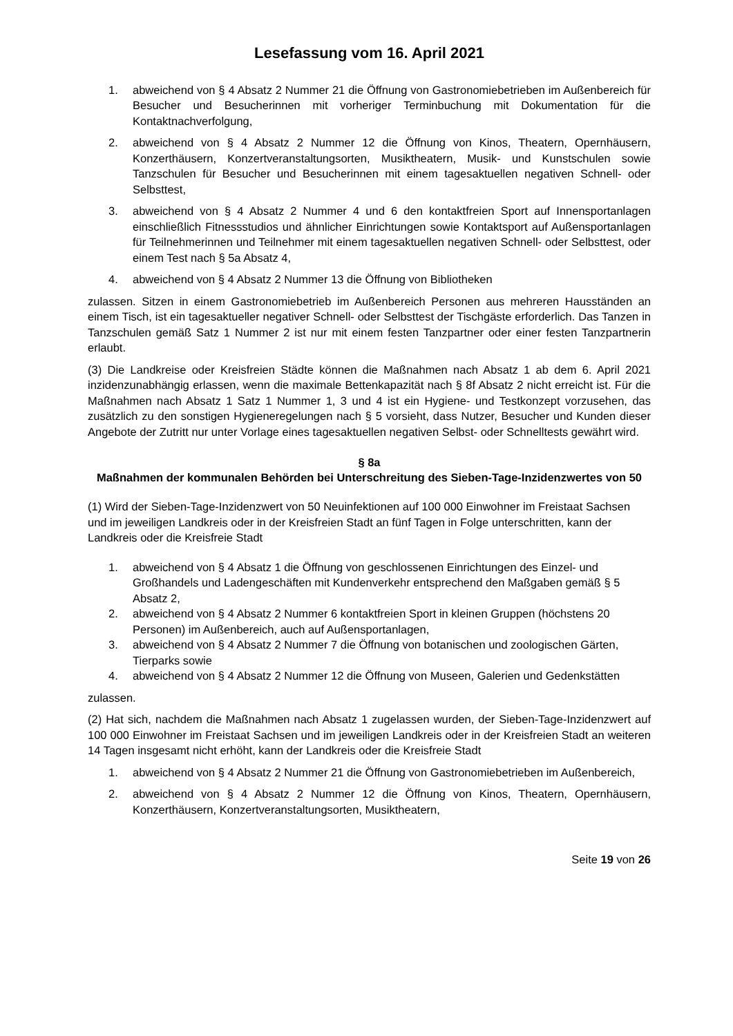Lesefassung vom 16. April 2021
1. abweichend von § 4 Absatz 2 Nummer 21 die Öffnung von Gastronomiebetrieben im Außenbereich für Besucher und Besucherinnen mit vorheriger Terminbuchung mit Dokumentation für die Kontaktnachverfolgung,
2. abweichend von § 4 Absatz 2 Nummer 12 die Öffnung von Kinos, Theatern, Opernhäusern, Konzerthäusern, Konzertveranstaltungsorten, Musiktheatern, Musik- und Kunstschulen sowie Tanzschulen für Besucher und Besucherinnen mit einem tagesaktuellen negativen Schnell- oder Selbsttest,
3. abweichend von § 4 Absatz 2 Nummer 4 und 6 den kontaktfreien Sport auf Innensportanlagen einschließlich Fitnessstudios und ähnlicher Einrichtungen sowie Kontaktsport auf Außensportanlagen für Teilnehmerinnen und Teilnehmer mit einem tagesaktuellen negativen Schnell- oder Selbsttest, oder einem Test nach § 5a Absatz 4,
4. abweichend von § 4 Absatz 2 Nummer 13 die Öffnung von Bibliotheken
zulassen. Sitzen in einem Gastronomiebetrieb im Außenbereich Personen aus mehreren Hausständen an einem Tisch, ist ein tagesaktueller negativer Schnell- oder Selbsttest der Tischgäste erforderlich. Das Tanzen in Tanzschulen gemäß Satz 1 Nummer 2 ist nur mit einem festen Tanzpartner oder einer festen Tanzpartnerin erlaubt.
(3) Die Landkreise oder Kreisfreien Städte können die Maßnahmen nach Absatz 1 ab dem 6. April 2021 inzidenzunabhängig erlassen, wenn die maximale Bettenkapazität nach § 8f Absatz 2 nicht erreicht ist. Für die Maßnahmen nach Absatz 1 Satz 1 Nummer 1, 3 und 4 ist ein Hygiene- und Testkonzept vorzusehen, das zusätzlich zu den sonstigen Hygieneregelungen nach § 5 vorsieht, dass Nutzer, Besucher und Kunden dieser Angebote der Zutritt nur unter Vorlage eines tagesaktuellen negativen Selbst- oder Schnelltests gewährt wird.
§ 8a
Maßnahmen der kommunalen Behörden bei Unterschreitung des Sieben-Tage-Inzidenzwertes von 50
(1) Wird der Sieben-Tage-Inzidenzwert von 50 Neuinfektionen auf 100 000 Einwohner im Freistaat Sachsen und im jeweiligen Landkreis oder in der Kreisfreien Stadt an fünf Tagen in Folge unterschritten, kann der Landkreis oder die Kreisfreie Stadt
1. abweichend von § 4 Absatz 1 die Öffnung von geschlossenen Einrichtungen des Einzel- und Großhandels und Ladengeschäften mit Kundenverkehr entsprechend den Maßgaben gemäß § 5 Absatz 2,
2. abweichend von § 4 Absatz 2 Nummer 6 kontaktfreien Sport in kleinen Gruppen (höchstens 20 Personen) im Außenbereich, auch auf Außensportanlagen,
3. abweichend von § 4 Absatz 2 Nummer 7 die Öffnung von botanischen und zoologischen Gärten, Tierparks sowie
4. abweichend von § 4 Absatz 2 Nummer 12 die Öffnung von Museen, Galerien und Gedenkstätten
zulassen.
(2) Hat sich, nachdem die Maßnahmen nach Absatz 1 zugelassen wurden, der Sieben-Tage-Inzidenzwert auf 100 000 Einwohner im Freistaat Sachsen und im jeweiligen Landkreis oder in der Kreisfreien Stadt an weiteren 14 Tagen insgesamt nicht erhöht, kann der Landkreis oder die Kreisfreie Stadt
1. abweichend von § 4 Absatz 2 Nummer 21 die Öffnung von Gastronomiebetrieben im Außenbereich,
2. abweichend von § 4 Absatz 2 Nummer 12 die Öffnung von Kinos, Theatern, Opernhäusern, Konzerthäusern, Konzertveranstaltungsorten, Musiktheatern,
Seite 19 von 26